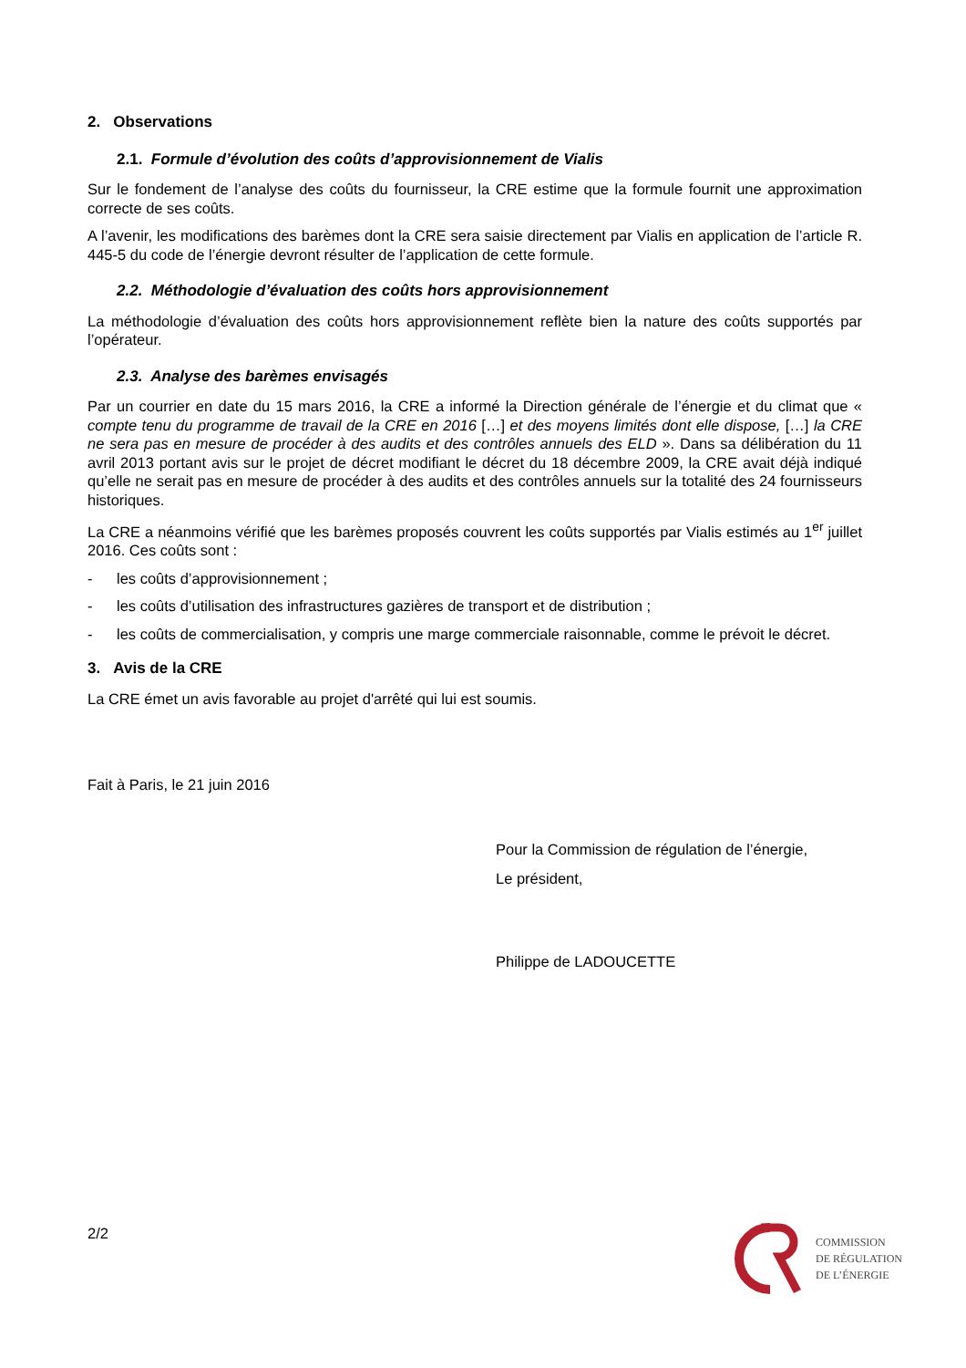2. Observations
2.1. Formule d’évolution des coûts d’approvisionnement de Vialis
Sur le fondement de l’analyse des coûts du fournisseur, la CRE estime que la formule fournit une approximation correcte de ses coûts.
A l’avenir, les modifications des barèmes dont la CRE sera saisie directement par Vialis en application de l’article R. 445-5 du code de l’énergie devront résulter de l’application de cette formule.
2.2. Méthodologie d’évaluation des coûts hors approvisionnement
La méthodologie d’évaluation des coûts hors approvisionnement reflète bien la nature des coûts supportés par l’opérateur.
2.3. Analyse des barèmes envisagés
Par un courrier en date du 15 mars 2016, la CRE a informé la Direction générale de l’énergie et du climat que « compte tenu du programme de travail de la CRE en 2016 […] et des moyens limités dont elle dispose, […] la CRE ne sera pas en mesure de procéder à des audits et des contrôles annuels des ELD ». Dans sa délibération du 11 avril 2013 portant avis sur le projet de décret modifiant le décret du 18 décembre 2009, la CRE avait déjà indiqué qu’elle ne serait pas en mesure de procéder à des audits et des contrôles annuels sur la totalité des 24 fournisseurs historiques.
La CRE a néanmoins vérifié que les barèmes proposés couvrent les coûts supportés par Vialis estimés au 1<sup>er</sup> juillet 2016. Ces coûts sont :
- les coûts d’approvisionnement ;
- les coûts d’utilisation des infrastructures gazières de transport et de distribution ;
- les coûts de commercialisation, y compris une marge commerciale raisonnable, comme le prévoit le décret.
3. Avis de la CRE
La CRE émet un avis favorable au projet d'arrêté qui lui est soumis.
Fait à Paris, le 21 juin 2016
Pour la Commission de régulation de l’énergie,
Le président,
Philippe de LADOUCETTE
2/2
COMMISSION
DE RÉGULATION
DE L’ÉNERGIE